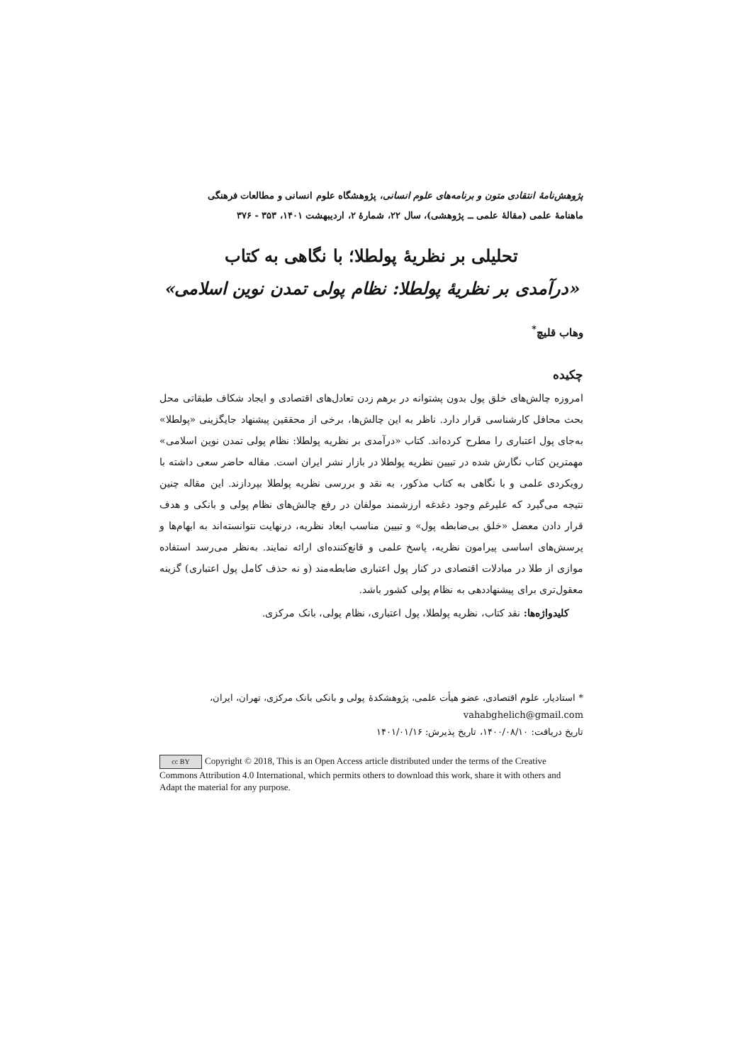پژوهش‌نامهٔ انتقادی متون و برنامه‌های علوم انسانی، پژوهشگاه علوم انسانی و مطالعات فرهنگی
ماهنامهٔ علمی (مقالهٔ علمی ــ پژوهشی)، سال ۲۲، شمارهٔ ۲، اردیبهشت ۱۴۰۱، ۳۵۳ - ۳۷۶
تحلیلی بر نظریهٔ پولطلا؛ با نگاهی به کتاب
«درآمدی بر نظریهٔ پولطلا: نظام پولی تمدن نوین اسلامی»
وهاب قلیچ<sup>*</sup>
چکیده
امروزه چالش‌های خلق پول بدون پشتوانه در برهم زدن تعادل‌های اقتصادی و ایجاد شکاف طبقاتی محل بحث محافل کارشناسی قرار دارد. ناظر به این چالش‌ها، برخی از محققین پیشنهاد جایگزینی «پولطلا» به‌جای پول اعتباری را مطرح کرده‌اند. کتاب «درآمدی بر نظریه پولطلا: نظام پولی تمدن نوین اسلامی» مهمترین کتاب نگارش شده در تبیین نظریه پولطلا در بازار نشر ایران است. مقاله حاضر سعی داشته با رویکردی علمی و با نگاهی به کتاب مذکور، به نقد و بررسی نظریه پولطلا بپردازند. این مقاله چنین نتیجه می‌گیرد که علیرغم وجود دغدغه ارزشمند مولفان در رفع چالش‌های نظام پولی و بانکی و هدف قرار دادن معضل «خلق بی‌ضابطه پول» و تبیین مناسب ابعاد نظریه، درنهایت نتوانسته‌اند به ابهام‌ها و پرسش‌های اساسی پیرامون نظریه، پاسخ علمی و قانع‌کننده‌ای ارائه نمایند. به‌نظر می‌رسد استفاده موازی از طلا در مبادلات اقتصادی در کنار پول اعتباری ضابطه‌مند (و نه حذف کامل پول اعتباری) گزینه معقول‌تری برای پیشنهاددهی به نظام پولی کشور باشد.
کلیدواژه‌ها: نقد کتاب، نظریه پولطلا، پول اعتباری، نظام پولی، بانک مرکزی.
* استادیار، علوم اقتصادی، عضو هیأت علمی، پژوهشکدهٔ پولی و بانکی بانک مرکزی، تهران، ایران،
vahabghelich@gmail.com
تاریخ دریافت: ۱۴۰۰/۰۸/۱۰، تاریخ پذیرش: ۱۴۰۱/۰۱/۱۶
cc BY Copyright © 2018, This is an Open Access article distributed under the terms of the Creative Commons Attribution 4.0 International, which permits others to download this work, share it with others and Adapt the material for any purpose.